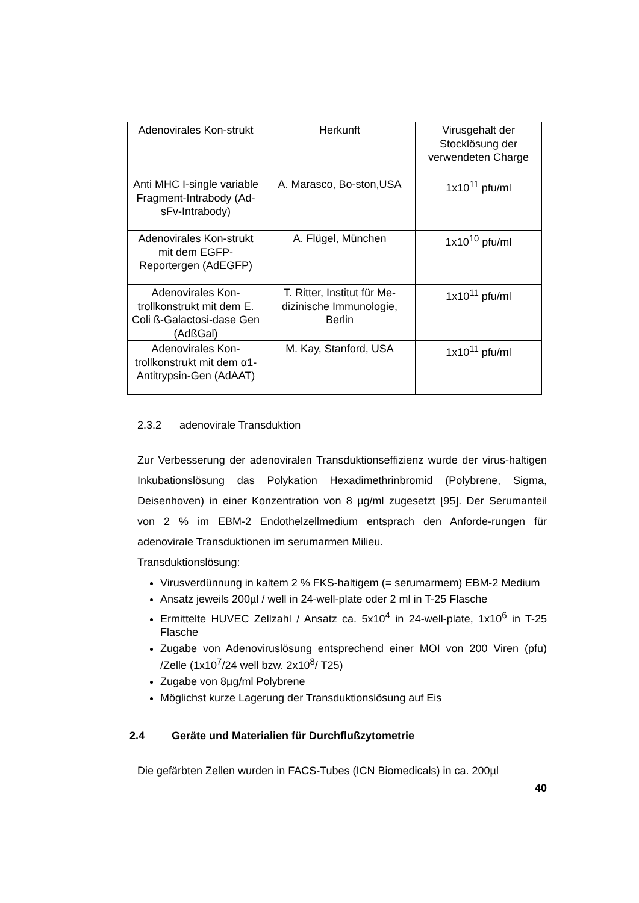| Adenovirales Kon-strukt | Herkunft | Virusgehalt der Stocklösung der verwendeten Charge |
| Anti MHC I-single variable Fragment-Intrabody (Ad-sFv-Intrabody) | A. Marasco, Bo-ston,USA | 1x10<sup>11</sup> pfu/ml |
| Adenovirales Kon-strukt mit dem EGFP-Reportergen (AdEGFP) | A. Flügel, München | 1x10<sup>10</sup> pfu/ml |
| Adenovirales Kon-trollkonstrukt mit dem E. Coli ß-Galactosi-dase Gen (AdßGal) | T. Ritter, Institut für Me-dizinische Immunologie, Berlin | 1x10<sup>11</sup> pfu/ml |
| Adenovirales Kon-trollkonstrukt mit dem α1-Antitrypsin-Gen (AdAAT) | M. Kay, Stanford, USA | 1x10<sup>11</sup> pfu/ml |
2.3.2 adenovirale Transduktion
Zur Verbesserung der adenoviralen Transduktionseffizienz wurde der virus-haltigen Inkubationslösung das Polykation Hexadimethrinbromid (Polybrene, Sigma, Deisenhoven) in einer Konzentration von 8 µg/ml zugesetzt [95]. Der Serumanteil von 2 % im EBM-2 Endothelzellmedium entsprach den Anforde-rungen für adenovirale Transduktionen im serumarmen Milieu.
Transduktionslösung:
Virusverdünnung in kaltem 2 % FKS-haltigem (= serumarmem) EBM-2 Medium
Ansatz jeweils 200µl / well in 24-well-plate oder 2 ml in T-25 Flasche
Ermittelte HUVEC Zellzahl / Ansatz ca. 5x10<sup>4</sup> in 24-well-plate, 1x10<sup>6</sup> in T-25 Flasche
Zugabe von Adenoviruslösung entsprechend einer MOI von 200 Viren (pfu) /Zelle (1x10<sup>7</sup>/24 well bzw. 2x10<sup>8</sup>/ T25)
Zugabe von 8µg/ml Polybrene
Möglichst kurze Lagerung der Transduktionslösung auf Eis
2.4 Geräte und Materialien für Durchflußzytometrie
Die gefärbten Zellen wurden in FACS-Tubes (ICN Biomedicals) in ca. 200µl
40